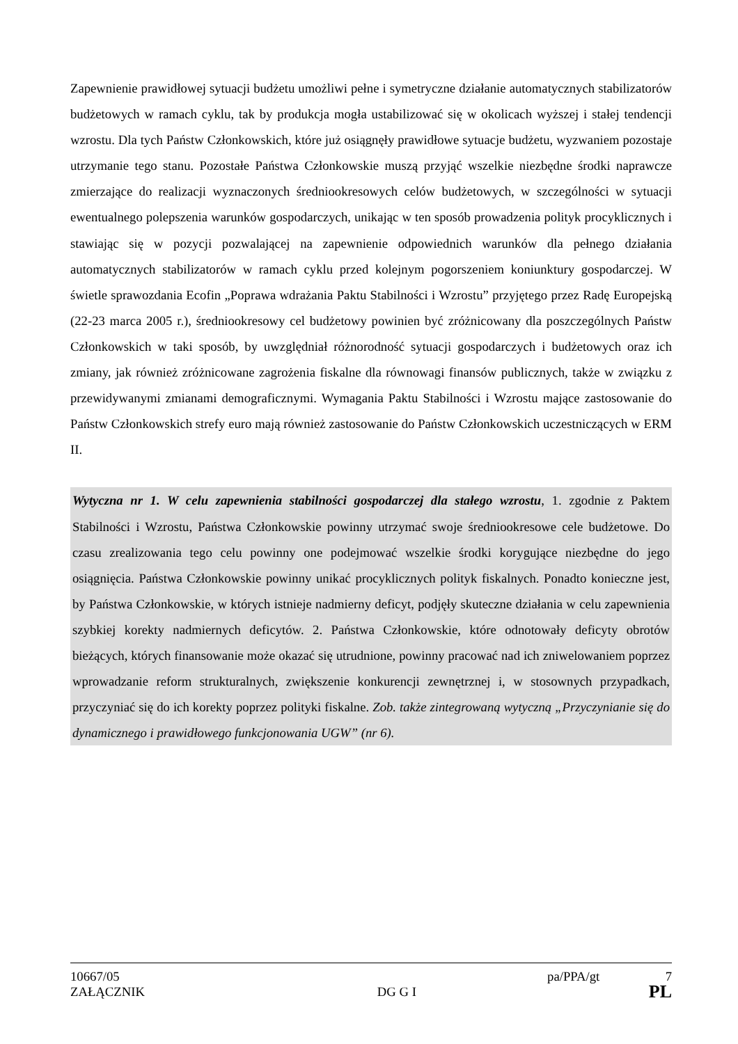Zapewnienie prawidłowej sytuacji budżetu umożliwi pełne i symetryczne działanie automatycznych stabilizatorów budżetowych w ramach cyklu, tak by produkcja mogła ustabilizować się w okolicach wyższej i stałej tendencji wzrostu. Dla tych Państw Członkowskich, które już osiągnęły prawidłowe sytuacje budżetu, wyzwaniem pozostaje utrzymanie tego stanu. Pozostałe Państwa Członkowskie muszą przyjąć wszelkie niezbędne środki naprawcze zmierzające do realizacji wyznaczonych średniookresowych celów budżetowych, w szczególności w sytuacji ewentualnego polepszenia warunków gospodarczych, unikając w ten sposób prowadzenia polityk procyklicznych i stawiając się w pozycji pozwalającej na zapewnienie odpowiednich warunków dla pełnego działania automatycznych stabilizatorów w ramach cyklu przed kolejnym pogorszeniem koniunktury gospodarczej. W świetle sprawozdania Ecofin „Poprawa wdrażania Paktu Stabilności i Wzrostu” przyjętego przez Radę Europejską (22-23 marca 2005 r.), średniookresowy cel budżetowy powinien być zróżnicowany dla poszczególnych Państw Członkowskich w taki sposób, by uwzględniał różnorodność sytuacji gospodarczych i budżetowych oraz ich zmiany, jak również zróżnicowane zagrożenia fiskalne dla równowagi finansów publicznych, także w związku z przewidywanymi zmianami demograficznymi. Wymagania Paktu Stabilności i Wzrostu mające zastosowanie do Państw Członkowskich strefy euro mają również zastosowanie do Państw Członkowskich uczestniczących w ERM II.
Wytyczna nr 1. W celu zapewnienia stabilności gospodarczej dla stałego wzrostu, 1. zgodnie z Paktem Stabilności i Wzrostu, Państwa Członkowskie powinny utrzymać swoje średniookresowe cele budżetowe. Do czasu zrealizowania tego celu powinny one podejmować wszelkie środki korygujące niezbędne do jego osiągnięcia. Państwa Członkowskie powinny unikać procyklicznych polityk fiskalnych. Ponadto konieczne jest, by Państwa Członkowskie, w których istnieje nadmierny deficyt, podjęły skuteczne działania w celu zapewnienia szybkiej korekty nadmiernych deficytów. 2. Państwa Członkowskie, które odnotowały deficyty obrotów bieżących, których finansowanie może okazać się utrudnione, powinny pracować nad ich zniwelowaniem poprzez wprowadzanie reform strukturalnych, zwiększenie konkurencji zewnętrznej i, w stosownych przypadkach, przyczyniać się do ich korekty poprzez polityki fiskalne. Zob. także zintegrowaną wytyczną „Przyczynianie się do dynamicznego i prawidłowego funkcjonowania UGW” (nr 6).
10667/05 pa/PPA/gt 7
ZAŁĄCZNIK DG G I PL